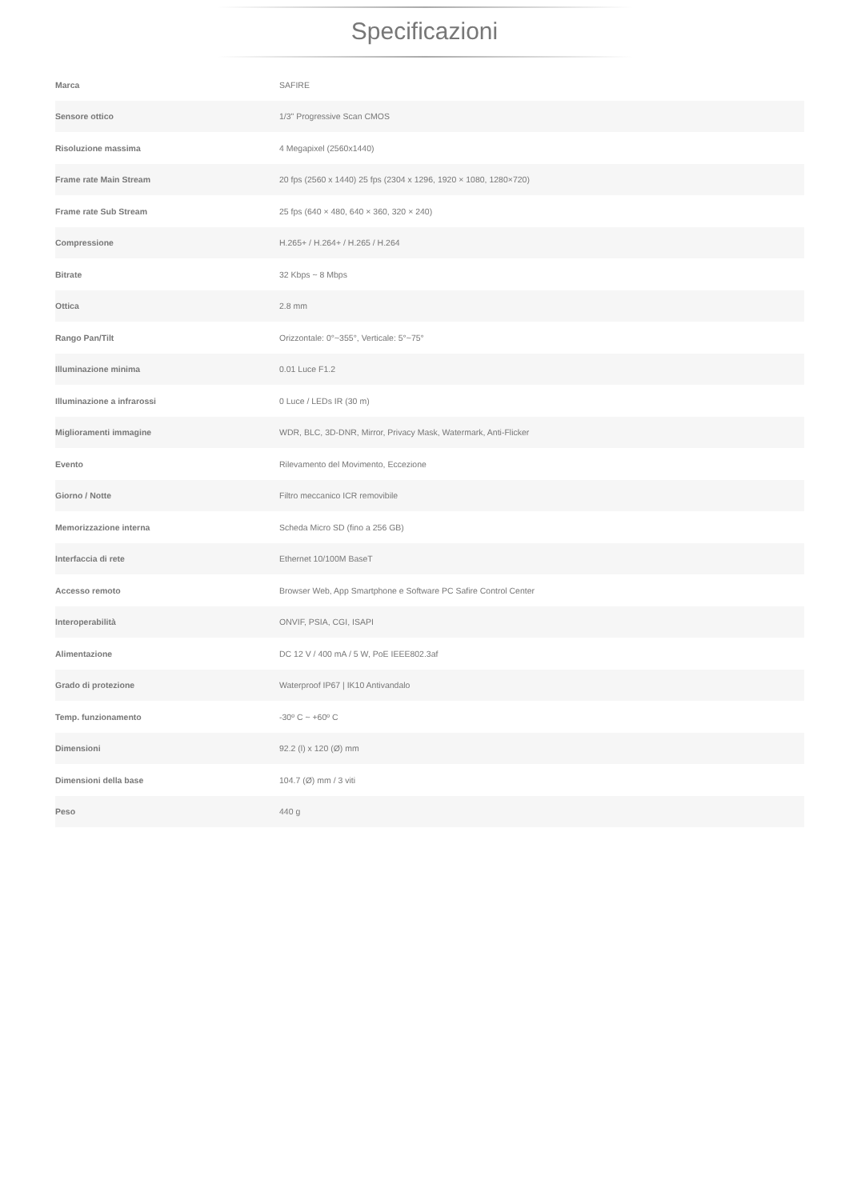Specificazioni
| Marca | SAFIRE |
| Sensore ottico | 1/3" Progressive Scan CMOS |
| Risoluzione massima | 4 Megapixel (2560x1440) |
| Frame rate Main Stream | 20 fps (2560 x 1440) 25 fps (2304 x 1296, 1920 × 1080, 1280×720) |
| Frame rate Sub Stream | 25 fps (640 × 480, 640 × 360, 320 × 240) |
| Compressione | H.265+ / H.264+ / H.265 / H.264 |
| Bitrate | 32 Kbps ~ 8 Mbps |
| Ottica | 2.8 mm |
| Rango Pan/Tilt | Orizzontale: 0°~355°, Verticale: 5°~75° |
| Illuminazione minima | 0.01 Luce F1.2 |
| Illuminazione a infrarossi | 0 Luce / LEDs IR (30 m) |
| Miglioramenti immagine | WDR, BLC, 3D-DNR, Mirror, Privacy Mask, Watermark, Anti-Flicker |
| Evento | Rilevamento del Movimento, Eccezione |
| Giorno / Notte | Filtro meccanico ICR removibile |
| Memorizzazione interna | Scheda Micro SD (fino a 256 GB) |
| Interfaccia di rete | Ethernet 10/100M BaseT |
| Accesso remoto | Browser Web, App Smartphone e Software PC Safire Control Center |
| Interoperabilità | ONVIF, PSIA, CGI, ISAPI |
| Alimentazione | DC 12 V / 400 mA / 5 W, PoE IEEE802.3af |
| Grado di protezione | Waterproof IP67 / IK10 Antivandalo |
| Temp. funzionamento | -30º C ~ +60º C |
| Dimensioni | 92.2 (l) x 120 (Ø) mm |
| Dimensioni della base | 104.7 (Ø) mm / 3 viti |
| Peso | 440 g |